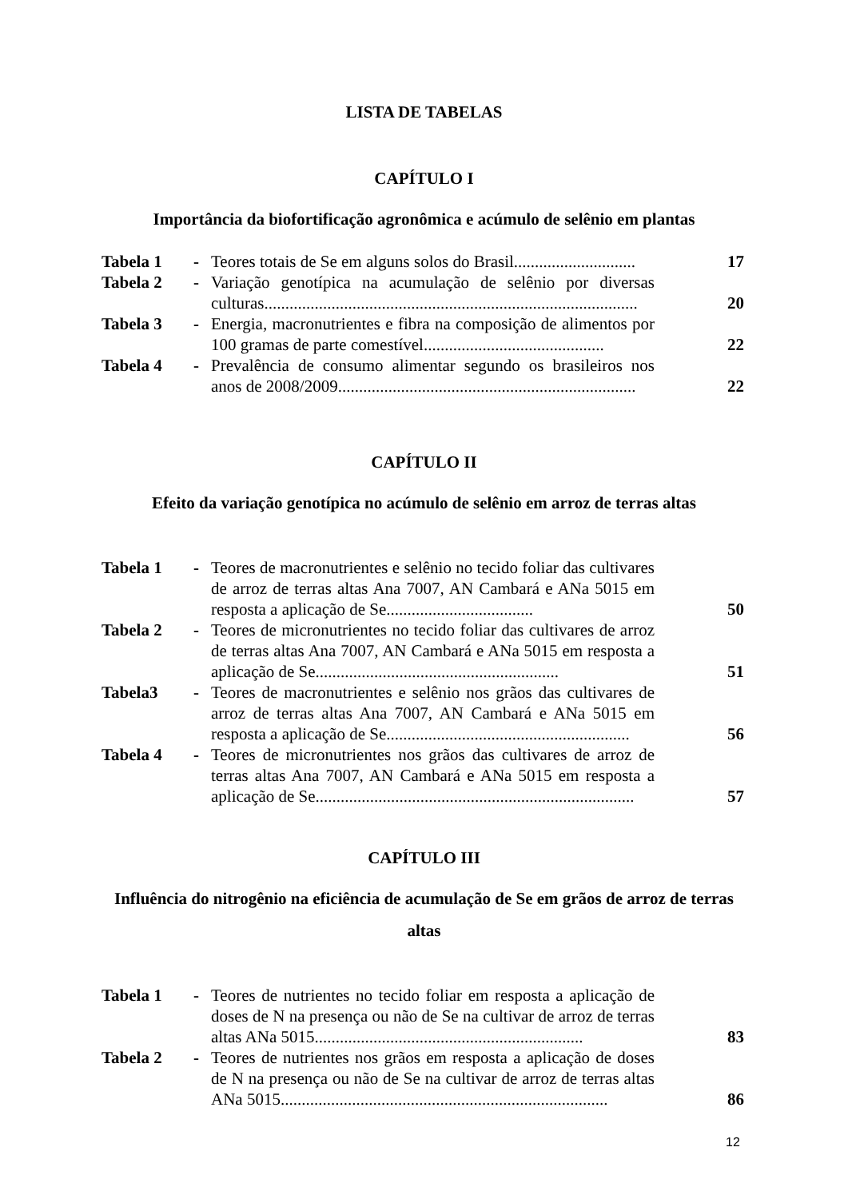LISTA DE TABELAS
CAPÍTULO I
Importância da biofortificação agronômica e acúmulo de selênio em plantas
| Tabela 1 | - | Teores totais de Se em alguns solos do Brasil............................. | 17 |
| Tabela 2 | - | Variação genotípica na acumulação de selênio por diversas culturas......................................................................................... | 20 |
| Tabela 3 | - | Energia, macronutrientes e fibra na composição de alimentos por 100 gramas de parte comestível........................................... | 22 |
| Tabela 4 | - | Prevalência de consumo alimentar segundo os brasileiros nos anos de 2008/2009....................................................................... | 22 |
CAPÍTULO II
Efeito da variação genotípica no acúmulo de selênio em arroz de terras altas
| Tabela 1 | - | Teores de macronutrientes e selênio no tecido foliar das cultivares de arroz de terras altas Ana 7007, AN Cambará e ANa 5015 em resposta a aplicação de Se................................... | 50 |
| Tabela 2 | - | Teores de micronutrientes no tecido foliar das cultivares de arroz de terras altas Ana 7007, AN Cambará e ANa 5015 em resposta a aplicação de Se.......................................................... | 51 |
| Tabela3 | - | Teores de macronutrientes e selênio nos grãos das cultivares de arroz de terras altas Ana 7007, AN Cambará e ANa 5015 em resposta a aplicação de Se.......................................................... | 56 |
| Tabela 4 | - | Teores de micronutrientes nos grãos das cultivares de arroz de terras altas Ana 7007, AN Cambará e ANa 5015 em resposta a aplicação de Se............................................................................ | 57 |
CAPÍTULO III
Influência do nitrogênio na eficiência de acumulação de Se em grãos de arroz de terras altas
| Tabela 1 | - | Teores de nutrientes no tecido foliar em resposta a aplicação de doses de N na presença ou não de Se na cultivar de arroz de terras altas ANa 5015................................................................ | 83 |
| Tabela 2 | - | Teores de nutrientes nos grãos em resposta a aplicação de doses de N na presença ou não de Se na cultivar de arroz de terras altas ANa 5015.............................................................................. | 86 |
12